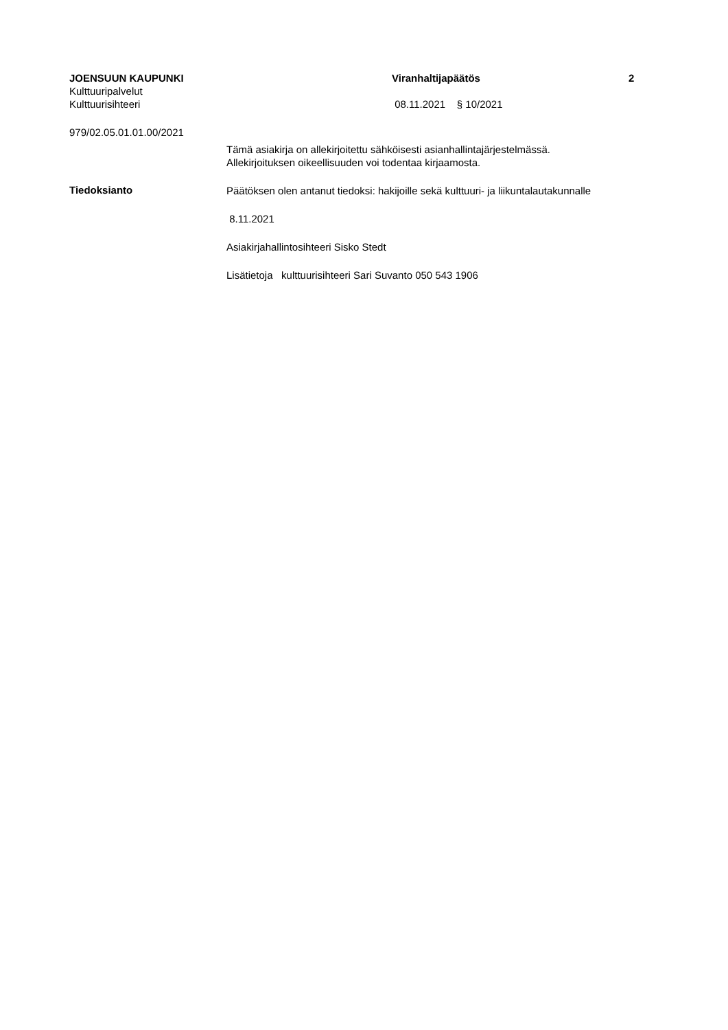JOENSUUN KAUPUNKI Viranhaltijapäätös 2
Kulttuuripalvelut
Kulttuurisihteeri 08.11.2021 § 10/2021
979/02.05.01.01.00/2021
Tämä asiakirja on allekirjoitettu sähköisesti asianhallintajärjestelmässä.
Allekirjoituksen oikeellisuuden voi todentaa kirjaamosta.
Tiedoksianto
Päätöksen olen antanut tiedoksi: hakijoille sekä kulttuuri- ja liikuntalautakunnalle
8.11.2021
Asiakirjahallintosihteeri Sisko Stedt
Lisätietoja kulttuurisihteeri Sari Suvanto 050 543 1906